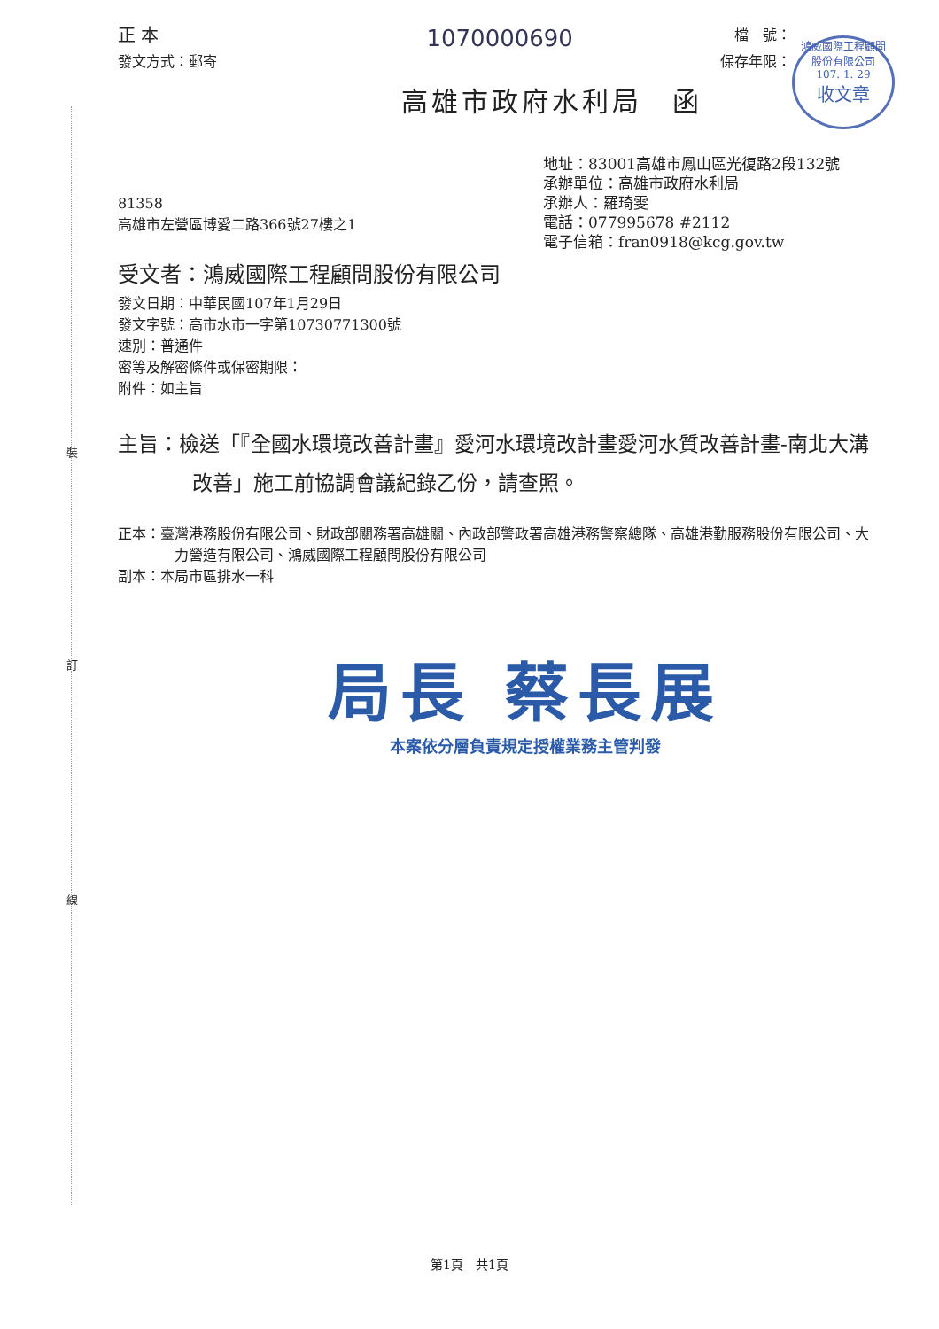裝
訂
線
鴻威國際工程顧問
股份有限公司
107. 1. 29
收文章
正 本
1070000690
檔　號：
發文方式：郵寄 保存年限：
高雄市政府水利局　函
地址：83001高雄市鳳山區光復路2段132號
承辦單位：高雄市政府水利局
81358
高雄市左營區博愛二路366號27樓之1
承辦人：羅琦雯
電話：077995678 #2112
電子信箱：fran0918@kcg.gov.tw
受文者：鴻威國際工程顧問股份有限公司
發文日期：中華民國107年1月29日
發文字號：高市水市一字第10730771300號
速別：普通件
密等及解密條件或保密期限：
附件：如主旨
主旨：檢送「『全國水環境改善計畫』愛河水環境改計畫愛河水質改善計畫-南北大溝改善」施工前協調會議紀錄乙份，請查照。
正本：臺灣港務股份有限公司、財政部關務署高雄關、內政部警政署高雄港務警察總隊、高雄港勤服務股份有限公司、大力營造有限公司、鴻威國際工程顧問股份有限公司
副本：本局市區排水一科
局長 蔡長展
本案依分層負責規定授權業務主管判發
第1頁　共1頁